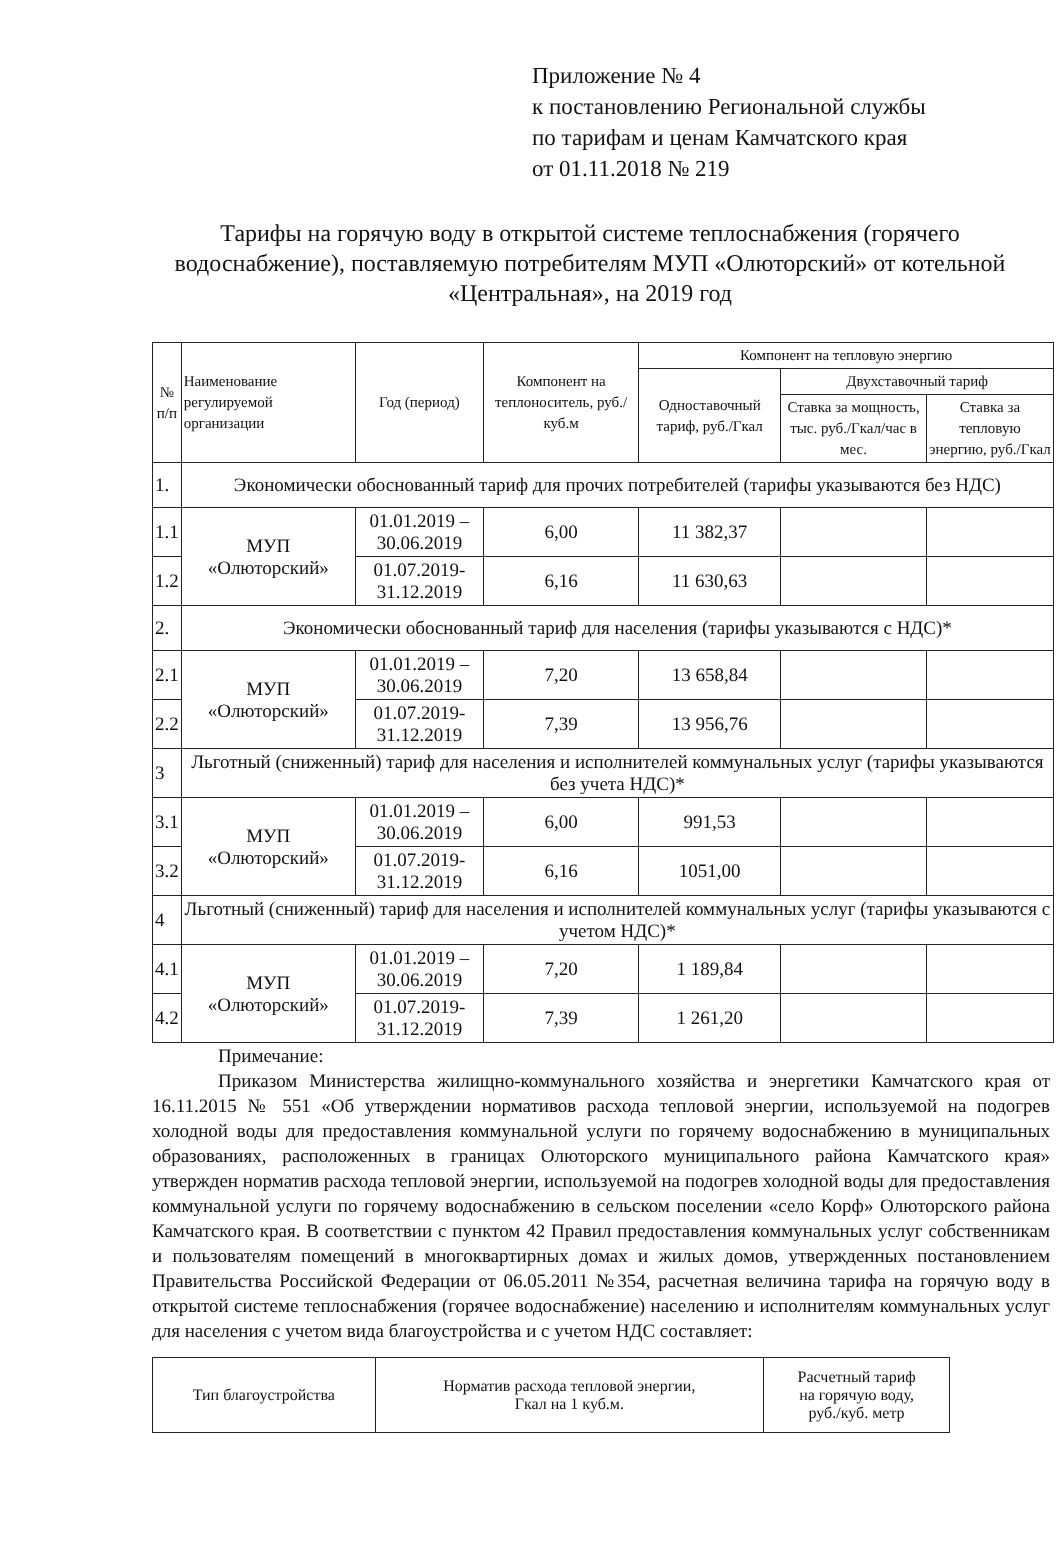Приложение № 4
к постановлению Региональной службы
по тарифам и ценам Камчатского края
от 01.11.2018 № 219
Тарифы на горячую воду в открытой системе теплоснабжения (горячего водоснабжение), поставляемую потребителям МУП «Олюторский» от котельной «Центральная», на 2019 год
| № п/п | Наименование регулируемой организации | Год (период) | Компонент на теплоноситель, руб./куб.м | Компонент на тепловую энергию | | |
| --- | --- | --- | --- | --- | --- | --- |
| | | | | Одноставочный тариф, руб./Гкал | Двухставочный тариф | |
| | | | | | Ставка за мощность, тыс. руб./Гкал/час в мес. | Ставка за тепловую энергию, руб./Гкал |
| 1. | Экономически обоснованный тариф для прочих потребителей (тарифы указываются без НДС) | | | | | |
| 1.1 | МУП «Олюторский» | 01.01.2019 – 30.06.2019 | 6,00 | 11 382,37 | | |
| 1.2 | | 01.07.2019-31.12.2019 | 6,16 | 11 630,63 | | |
| 2. | Экономически обоснованный тариф для населения (тарифы указываются с НДС)* | | | | | |
| 2.1 | МУП «Олюторский» | 01.01.2019 – 30.06.2019 | 7,20 | 13 658,84 | | |
| 2.2 | | 01.07.2019-31.12.2019 | 7,39 | 13 956,76 | | |
| 3 | Льготный (сниженный) тариф для населения и исполнителей коммунальных услуг (тарифы указываются без учета НДС)* | | | | | |
| 3.1 | МУП «Олюторский» | 01.01.2019 – 30.06.2019 | 6,00 | 991,53 | | |
| 3.2 | | 01.07.2019-31.12.2019 | 6,16 | 1051,00 | | |
| 4 | Льготный (сниженный) тариф для населения и исполнителей коммунальных услуг (тарифы указываются с учетом НДС)* | | | | | |
| 4.1 | МУП «Олюторский» | 01.01.2019 – 30.06.2019 | 7,20 | 1 189,84 | | |
| 4.2 | | 01.07.2019-31.12.2019 | 7,39 | 1 261,20 | | |
Примечание:
Приказом Министерства жилищно-коммунального хозяйства и энергетики Камчатского края от 16.11.2015 № 551 «Об утверждении нормативов расхода тепловой энергии, используемой на подогрев холодной воды для предоставления коммунальной услуги по горячему водоснабжению в муниципальных образованиях, расположенных в границах Олюторского муниципального района Камчатского края» утвержден норматив расхода тепловой энергии, используемой на подогрев холодной воды для предоставления коммунальной услуги по горячему водоснабжению в сельском поселении «село Корф» Олюторского района Камчатского края. В соответствии с пунктом 42 Правил предоставления коммунальных услуг собственникам и пользователям помещений в многоквартирных домах и жилых домов, утвержденных постановлением Правительства Российской Федерации от 06.05.2011 №354, расчетная величина тарифа на горячую воду в открытой системе теплоснабжения (горячее водоснабжение) населению и исполнителям коммунальных услуг для населения с учетом вида благоустройства и с учетом НДС составляет:
| Тип благоустройства | Норматив расхода тепловой энергии, Гкал на 1 куб.м. | Расчетный тариф на горячую воду, руб./куб. метр |
| --- | --- | --- |